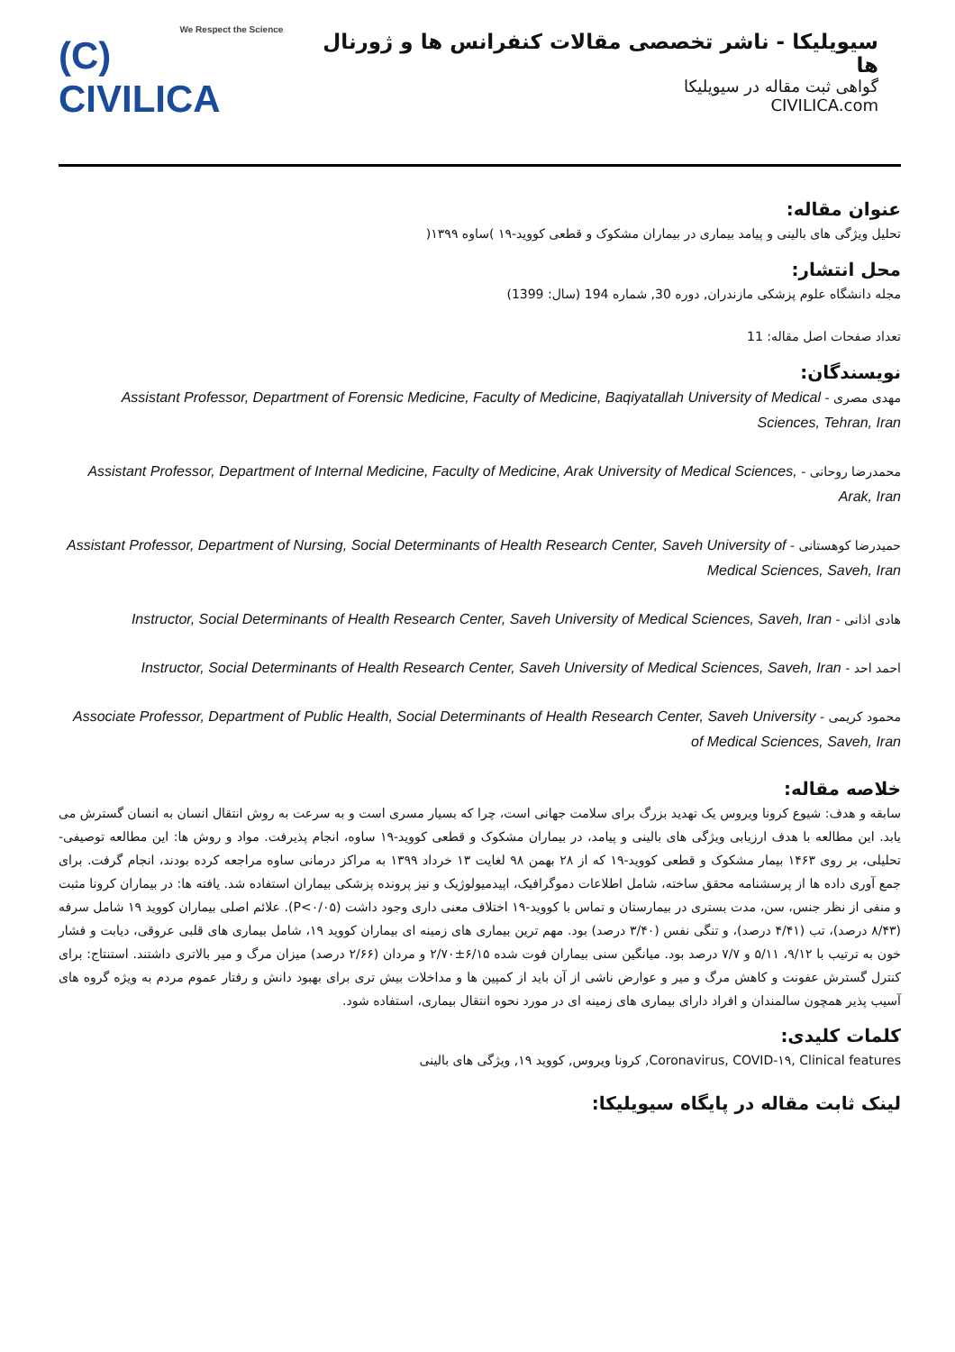We Respect the Science
(C) CIVILICA
سیویلیکا - ناشر تخصصی مقالات کنفرانس ها و ژورنال ها
گواهی ثبت مقاله در سیویلیکا
CIVILICA.com
عنوان مقاله:
تحلیل ویژگی های بالینی و پیامد بیماری در بیماران مشکوک و قطعی کووید-۱۹ )ساوه ۱۳۹۹(
محل انتشار:
مجله دانشگاه علوم پزشکی مازندران, دوره 30, شماره 194 (سال: 1399)
تعداد صفحات اصل مقاله: 11
نویسندگان:
مهدی مصری - Assistant Professor, Department of Forensic Medicine, Faculty of Medicine, Baqiyatallah University of Medical Sciences, Tehran, Iran
محمدرضا روحانی - Assistant Professor, Department of Internal Medicine, Faculty of Medicine, Arak University of Medical Sciences, Arak, Iran
حمیدرضا کوهستانی - Assistant Professor, Department of Nursing, Social Determinants of Health Research Center, Saveh University of Medical Sciences, Saveh, Iran
هادی اذانی - Instructor, Social Determinants of Health Research Center, Saveh University of Medical Sciences, Saveh, Iran
احمد احد - Instructor, Social Determinants of Health Research Center, Saveh University of Medical Sciences, Saveh, Iran
محمود کریمی - Associate Professor, Department of Public Health, Social Determinants of Health Research Center, Saveh University of Medical Sciences, Saveh, Iran
خلاصه مقاله:
سابقه و هدف: شیوع کرونا ویروس یک تهدید بزرگ برای سلامت جهانی است، چرا که بسیار مسری است و به سرعت به روش انتقال انسان به انسان گسترش می یابد. این مطالعه با هدف ارزیابی ویژگی های بالینی و پیامد، در بیماران مشکوک و قطعی کووید-۱۹ ساوه، انجام پذیرفت. مواد و روش ها: این مطالعه توصیفی- تحلیلی، بر روی ۱۴۶۳ بیمار مشکوک و قطعی کووید-۱۹ که از ۲۸ بهمن ۹۸ لغایت ۱۳ خرداد ۱۳۹۹ به مراکز درمانی ساوه مراجعه کرده بودند، انجام گرفت. برای جمع آوری داده ها از پرسشنامه محقق ساخته، شامل اطلاعات دموگرافیک، اپیدمیولوژیک و نیز پرونده پزشکی بیماران استفاده شد. یافته ها: در بیماران کرونا مثبت و منفی از نظر جنس، سن، مدت بستری در بیمارستان و تماس با کووید-۱۹ اختلاف معنی داری وجود داشت (P<۰/۰۵). علائم اصلی بیماران کووید ۱۹ شامل سرفه (۸/۴۳ درصد)، تب (۴/۴۱ درصد)، و تنگی نفس (۳/۴۰ درصد) بود. مهم ترین بیماری های زمینه ای بیماران کووید ۱۹، شامل بیماری های قلبی عروقی، دیابت و فشار خون به ترتیب با ۹/۱۲، ۵/۱۱ و ۷/۷ درصد بود. میانگین سنی بیماران فوت شده ۶/۱۵±۲/۷۰ و مردان (۲/۶۶ درصد) میزان مرگ و میر بالاتری داشتند. استنتاج: برای کنترل گسترش عفونت و کاهش مرگ و میر و عوارض ناشی از آن باید از کمپین ها و مداخلات بیش تری برای بهبود دانش و رفتار عموم مردم به ویژه گروه های آسیب پذیر همچون سالمندان و افراد دارای بیماری های زمینه ای در مورد نحوه انتقال بیماری، استفاده شود.
کلمات کلیدی:
Coronavirus, COVID-۱۹, Clinical features, کرونا ویروس, کووید ۱۹, ویژگی های بالینی
لینک ثابت مقاله در پایگاه سیویلیکا: